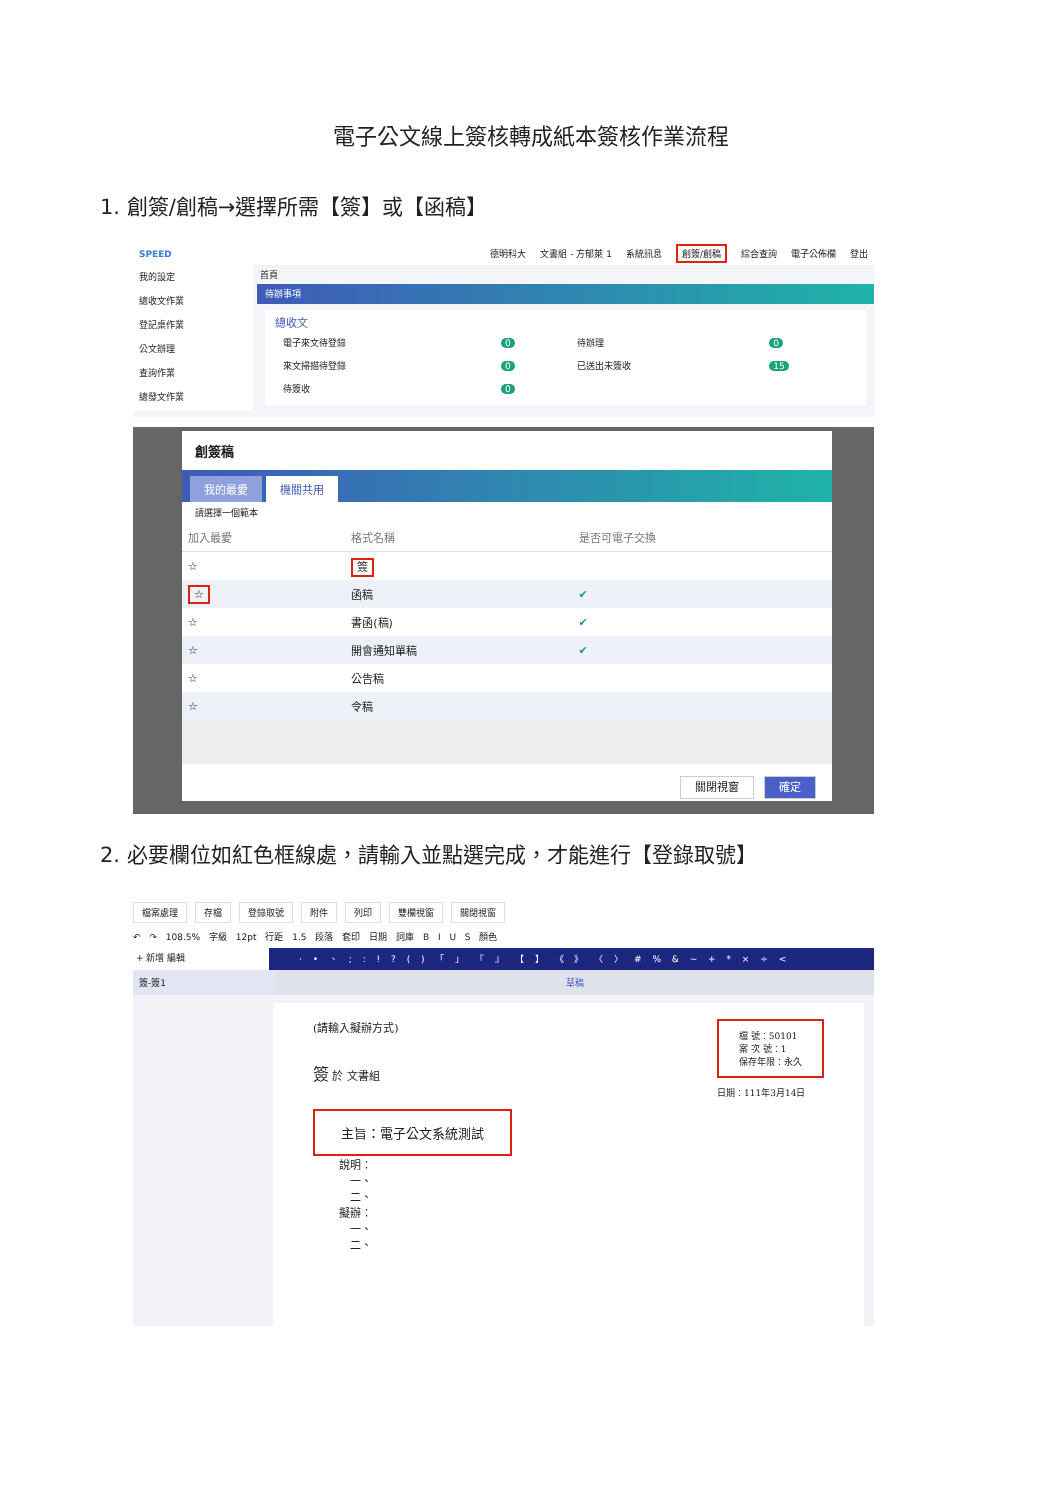電子公文線上簽核轉成紙本簽核作業流程
1. 創簽/創稿→選擇所需【簽】或【函稿】
SPEED 德明科大 文書組 - 方郁萊 1 系統訊息 創簽/創稿 綜合查詢 電子公佈欄 登出
我的設定
總收文作業
登記桌作業
公文辦理
查詢作業
總發文作業
首頁
待辦事項
總收文
| 電子來文待登錄 | 0 | 待辦理 | 0 |
| 來文掃描待登錄 | 0 | 已送出未簽收 | 15 |
| 待簽收 | 0 | | |
創簽稿
我的最愛 機關共用
請選擇一個範本
| 加入最愛 | 格式名稱 | 是否可電子交換 |
| --- | --- | --- |
| ☆ | 簽 | |
| ☆ | 函稿 | ✔ |
| ☆ | 書函(稿) | ✔ |
| ☆ | 開會通知單稿 | ✔ |
| ☆ | 公告稿 | |
| ☆ | 令稿 | |
關閉視窗 確定
2. 必要欄位如紅色框線處，請輸入並點選完成，才能進行【登錄取號】
檔案處理 存檔 登錄取號 附件 列印 雙欄視窗 關閉視窗
↶ ↷ 108.5% 字級 12pt 行距 1.5 段落 套印 日期 詞庫 B I U S 顏色
+ 新增 編輯
· • 、 ; : ! ? ( ) 「 」 『 』 【 】 《 》 〈 〉 # % & ~ + * × ÷ <
簽-簽1 草稿
(請輸入擬辦方式)
簽 於 文書組
檔 號：50101
案 次 號：1
保存年限：永久
日期：111年3月14日
主旨：電子公文系統測試
說明：
　一、
　二、
擬辦：
　一、
　二、